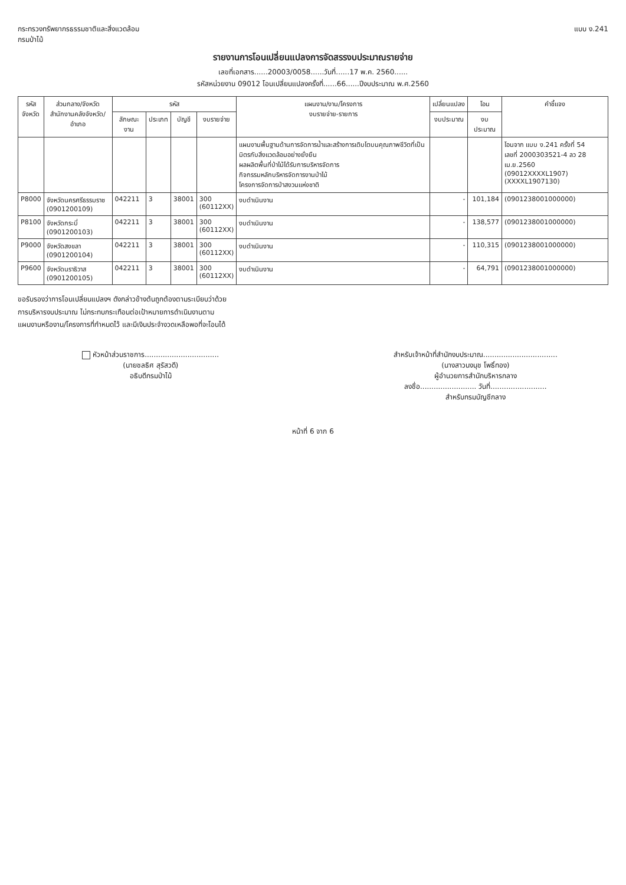กระทรวงทรัพยากรธรรมชาติและสิ่งแวดล้อม
กรมป่าไม้
แบบ ง.241
รายงานการโอนเปลี่ยนแปลงการจัดสรรงบประมาณรายจ่าย
เลขที่เอกสาร......20003/0058......วันที่......17 พ.ค. 2560......
รหัสหน่วยงาน 09012 โอนเปลี่ยนแปลงครั้งที่......66......ปีงบประมาณ พ.ศ.2560
| รหัส จังหวัด | ส่วนกลาง/จังหวัด สำนักงานคลังจังหวัด/อำเภอ | รหัส | | | | แผนงาน/งาน/โครงการ งบรายจ่าย-รายการ | เปลี่ยนแปลง | โอน | คำชี้แจง |
| --- | --- | --- | --- | --- | --- | --- | --- | --- | --- |
| | | ลักษณะงาน | ประเภท | บัญชี | งบรายจ่าย | | งบประมาณ | งบประมาณ | |
| | | | | | | แผนงานพื้นฐานด้านการจัดการน้ำและสร้างการเติบโตบนคุณภาพชีวิตที่เป็นมิตรกับสิ่งแวดล้อมอย่างยั่งยืน ผลผลิตพื้นที่ป่าไม้ได้รับการบริหารจัดการ กิจกรรมหลักบริหารจัดการงานป่าไม้ โครงการจัดการป่าสงวนแห่งชาติ | | | โอนจาก แบบ ง.241 ครั้งที่ 54 เลขที่ 2000303521-4 ลว 28 เม.ย.2560 (09012XXXXL1907) (XXXXL1907130) |
| P8000 | จังหวัดนครศรีธรรมราช (0901200109) | 042211 | 3 | 38001 | 300 (60112XX) | งบดำเนินงาน | - | 101,184 | (0901238001000000) |
| P8100 | จังหวัดกระบี่ (0901200103) | 042211 | 3 | 38001 | 300 (60112XX) | งบดำเนินงาน | - | 138,577 | (0901238001000000) |
| P9000 | จังหวัดสงขลา (0901200104) | 042211 | 3 | 38001 | 300 (60112XX) | งบดำเนินงาน | - | 110,315 | (0901238001000000) |
| P9600 | จังหวัดนราธิวาส (0901200105) | 042211 | 3 | 38001 | 300 (60112XX) | งบดำเนินงาน | - | 64,791 | (0901238001000000) |
ขอรับรองว่าการโอนเปลี่ยนแปลงฯ ดังกล่าวข้างต้นถูกต้องตามระเบียบว่าด้วย
การบริหารงบประมาณ ไม่กระทบกระเทือนต่อเป้าหมายการดำเนินงานตาม
แผนงานหรืองาน/โครงการที่กำหนดไว้ และมีเงินประจำงวดเหลือพอที่จะโอนได้
หัวหน้าส่วนราชการ.................................
(นายชลธิศ สุรัสวดี)
อธิบดีกรมป่าไม้
สำหรับเจ้าหน้าที่สำนักงบประมาณ.................................
(นางสาวนงนุช โพธิ์ทอง)
ผู้อำนวยการสำนักบริหารกลาง
ลงชื่อ......................... วันที่.........................
สำหรับกรมบัญชีกลาง
หน้าที่ 6 จาก 6